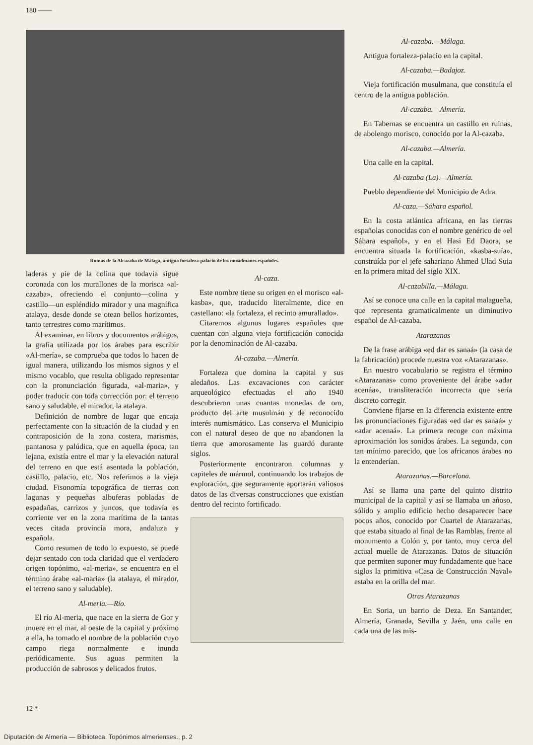180 ——
Ruinas de la Alcazaba de Málaga, antigua fortaleza-palacio de los musulmanes españoles.
laderas y pie de la colina que todavía sigue coronada con los murallones de la morisca «al-cazaba», ofreciendo el conjunto—colina y castillo—un espléndido mirador y una magnífica atalaya, desde donde se otean bellos horizontes, tanto terrestres como marítimos.
Al examinar, en libros y documentos arábigos, la grafía utilizada por los árabes para escribir «Al-mería», se comprueba que todos lo hacen de igual manera, utilizando los mismos signos y el mismo vocablo, que resulta obligado representar con la pronunciación figurada, «al-maria», y poder traducir con toda corrección por: el terreno sano y saludable, el mirador, la atalaya.
Definición de nombre de lugar que encaja perfectamente con la situación de la ciudad y en contraposición de la zona costera, marismas, pantanosa y palúdica, que en aquella época, tan lejana, existía entre el mar y la elevación natural del terreno en que está asentada la población, castillo, palacio, etc. Nos referimos a la vieja ciudad. Fisonomía topográfica de tierras con lagunas y pequeñas albuferas pobladas de espadañas, carrizos y juncos, que todavía es corriente ver en la zona marítima de la tantas veces citada provincia mora, andaluza y española.
Como resumen de todo lo expuesto, se puede dejar sentado con toda claridad que el verdadero origen topónimo, «al-meria», se encuentra en el término árabe «al-maria» (la atalaya, el mirador, el terreno sano y saludable).
Al-meria.—Río.
El río Al-meria, que nace en la sierra de Gor y muere en el mar, al oeste de la capital y próximo a ella, ha tomado el nombre de la población cuyo campo riega normalmente e inunda periódicamente. Sus aguas permiten la producción de sabrosos y delicados frutos.
Al-caza.
Este nombre tiene su origen en el morisco «al-kasba», que, traducido literalmente, dice en castellano: «la fortaleza, el recinto amurallado».
Citaremos algunos lugares españoles que cuentan con alguna vieja fortificación conocida por la denominación de Al-cazaba.
Al-cazaba.—Almería.
Fortaleza que domina la capital y sus aledaños. Las excavaciones con carácter arqueológico efectuadas el año 1940 descubrieron unas cuantas monedas de oro, producto del arte musulmán y de reconocido interés numismático. Las conserva el Municipio con el natural deseo de que no abandonen la tierra que amorosamente las guardó durante siglos.
Posteriormente encontraron columnas y capiteles de mármol, continuando los trabajos de exploración, que seguramente aportarán valiosos datos de las diversas construcciones que existían dentro del recinto fortificado.
Al-cazaba.—Málaga.
Antigua fortaleza-palacio en la capital.
Al-cazaba.—Badajoz.
Vieja fortificación musulmana, que constituía el centro de la antigua población.
Al-cazaba.—Almería.
En Tabernas se encuentra un castillo en ruinas, de abolengo morisco, conocido por la Al-cazaba.
Al-cazaba.—Almería.
Una calle en la capital.
Al-cazaba (La).—Almería.
Pueblo dependiente del Municipio de Adra.
Al-caza.—Sáhara español.
En la costa atlántica africana, en las tierras españolas conocidas con el nombre genérico de «el Sáhara español», y en el Hasi Ed Daora, se encuentra situada la fortificación, «kasba-suía», construída por el jefe sahariano Ahmed Ulad Suia en la primera mitad del siglo XIX.
Al-cazabilla.—Málaga.
Así se conoce una calle en la capital malagueña, que representa gramaticalmente un diminutivo español de Al-cazaba.
Atarazanas
De la frase arábiga «ed dar es sanaá» (la casa de la fabricación) procede nuestra voz «Atarazanas».
En nuestro vocabulario se registra el término «Atarazanas» como proveniente del árabe «adar acenáa», transliteración incorrecta que sería discreto corregir.
Conviene fijarse en la diferencia existente entre las pronunciaciones figuradas «ed dar es sanaá» y «adar acenaá». La primera recoge con máxima aproximación los sonidos árabes. La segunda, con tan mínimo parecido, que los africanos árabes no la entenderían.
Atarazanas.—Barcelona.
Así se llama una parte del quinto distrito municipal de la capital y así se llamaba un añoso, sólido y amplio edificio hecho desaparecer hace pocos años, conocido por Cuartel de Atarazanas, que estaba situado al final de las Ramblas, frente al monumento a Colón y, por tanto, muy cerca del actual muelle de Atarazanas. Datos de situación que permiten suponer muy fundadamente que hace siglos la primitiva «Casa de Construcción Naval» estaba en la orilla del mar.
Otras Atarazanas
En Soria, un barrio de Deza. En Santander, Almería, Granada, Sevilla y Jaén, una calle en cada una de las mis-
12 *
Diputación de Almería — Biblioteca. Topónimos almerienses., p. 2